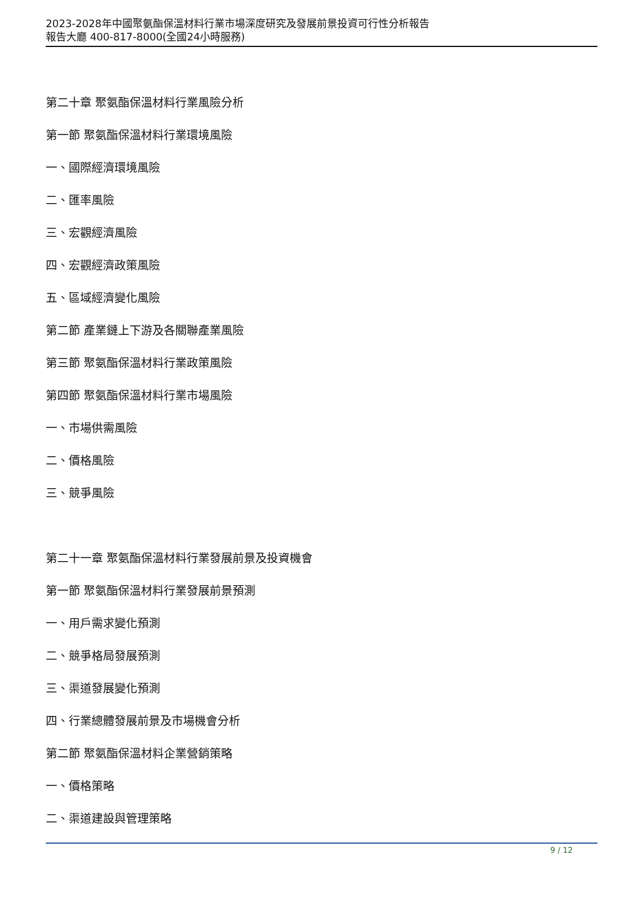2023-2028年中國聚氨酯保溫材料行業市場深度研究及發展前景投資可行性分析報告
報告大廳 400-817-8000(全國24小時服務)
第二十章 聚氨酯保溫材料行業風險分析
第一節 聚氨酯保溫材料行業環境風險
一、國際經濟環境風險
二、匯率風險
三、宏觀經濟風險
四、宏觀經濟政策風險
五、區域經濟變化風險
第二節 產業鏈上下游及各關聯產業風險
第三節 聚氨酯保溫材料行業政策風險
第四節 聚氨酯保溫材料行業市場風險
一、市場供需風險
二、價格風險
三、競爭風險
第二十一章 聚氨酯保溫材料行業發展前景及投資機會
第一節 聚氨酯保溫材料行業發展前景預測
一、用戶需求變化預測
二、競爭格局發展預測
三、渠道發展變化預測
四、行業總體發展前景及市場機會分析
第二節 聚氨酯保溫材料企業營銷策略
一、價格策略
二、渠道建設與管理策略
9 / 12